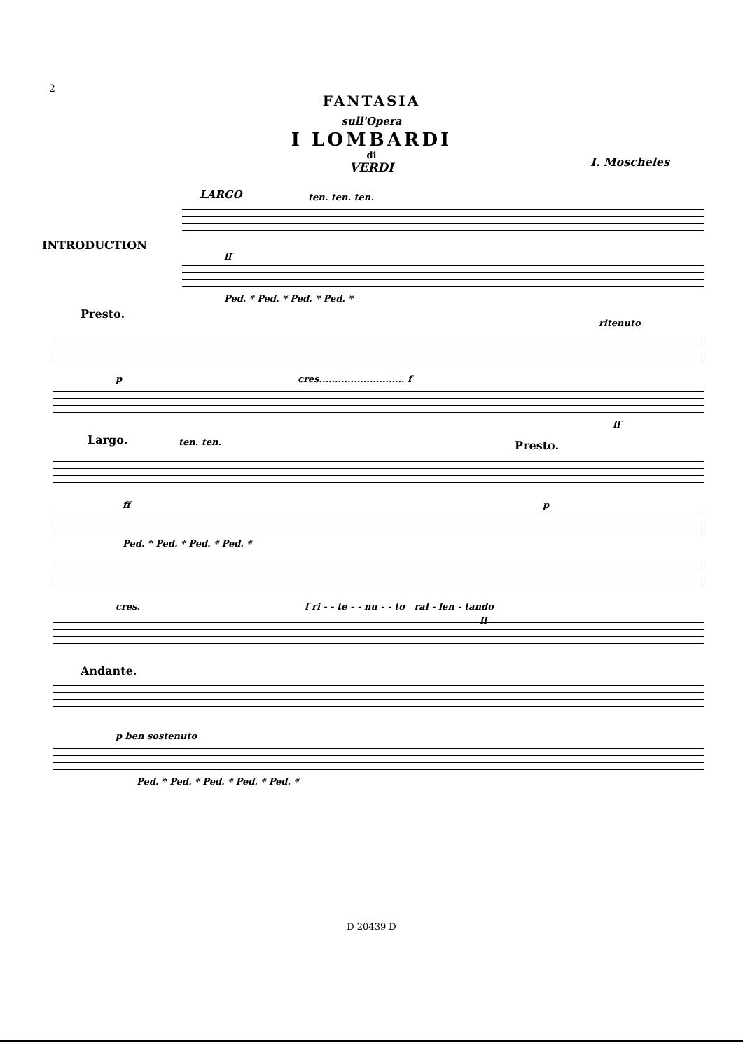2
FANTASIA
sull'Opera
I LOMBARDI
di
VERDI
I. Moscheles
INTRODUCTION
LARGO ten. ten. ten.
ff
Ped. * Ped. * Ped. * Ped. *
Presto.
ritenuto
p cres........................... f
ff
Largo. ten. ten. Presto.
ff p
Ped. * Ped. * Ped. * Ped. *
cres. f ri - - te - - nu - - to ral - len - tando
ff
Andante.
p ben sostenuto
Ped. * Ped. * Ped. * Ped. * Ped. *
D 20439 D